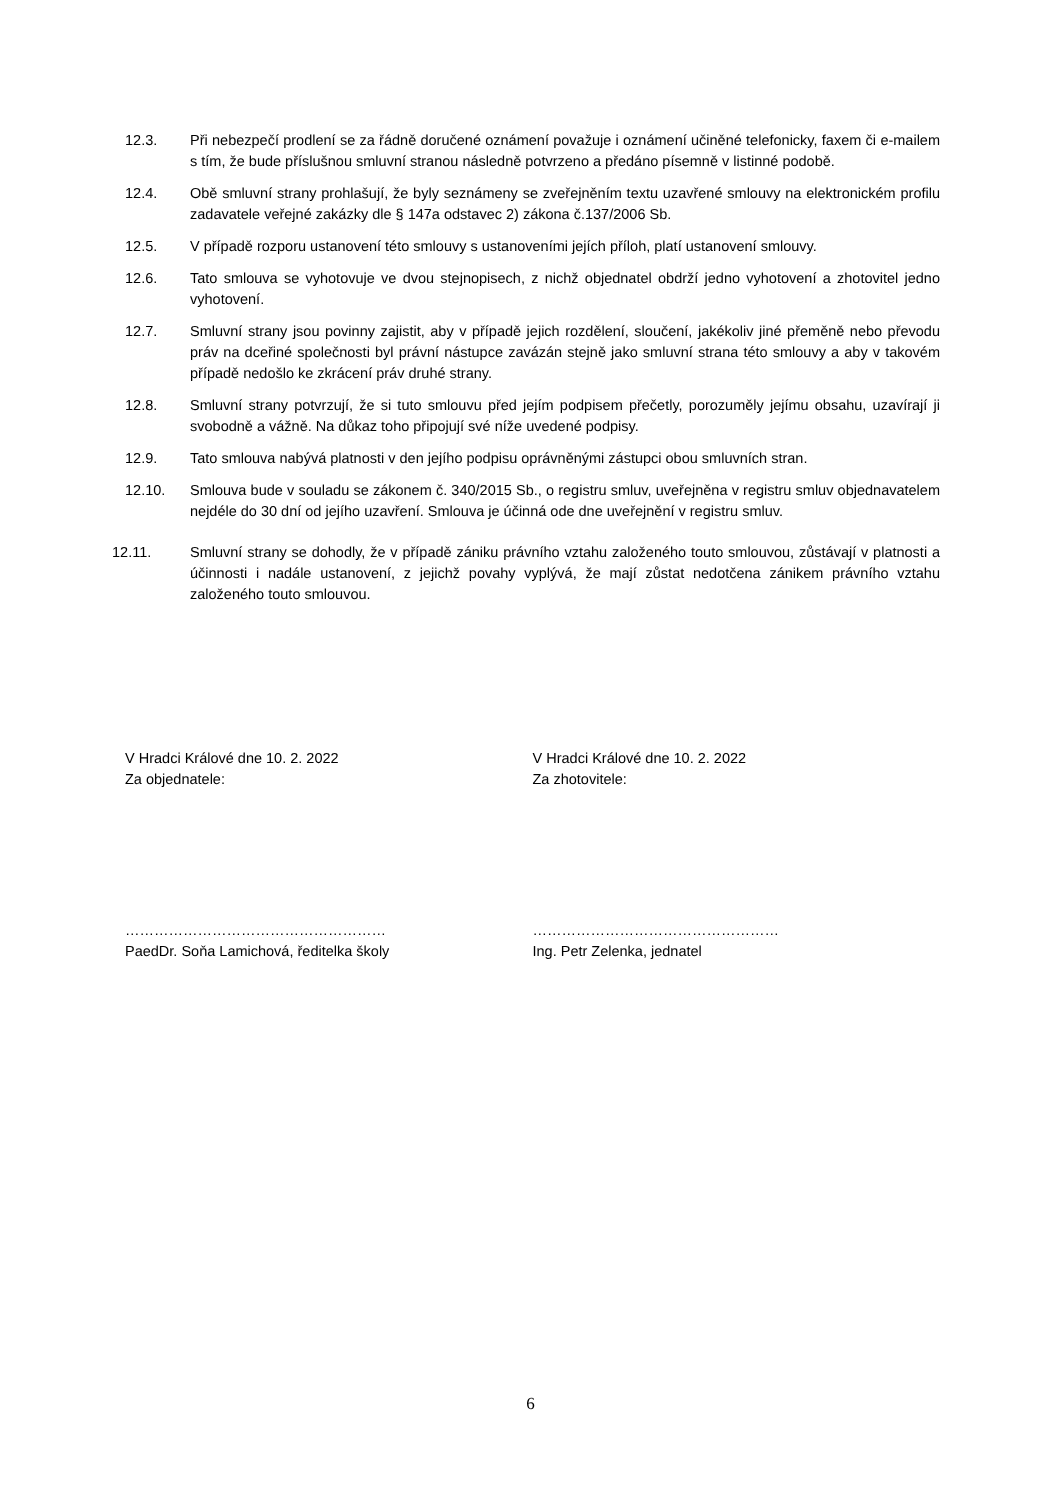12.3. Při nebezpečí prodlení se za řádně doručené oznámení považuje i oznámení učiněné telefonicky, faxem či e-mailem s tím, že bude příslušnou smluvní stranou následně potvrzeno a předáno písemně v listinné podobě.
12.4. Obě smluvní strany prohlašují, že byly seznámeny se zveřejněním textu uzavřené smlouvy na elektronickém profilu zadavatele veřejné zakázky dle § 147a odstavec 2) zákona č.137/2006 Sb.
12.5. V případě rozporu ustanovení této smlouvy s ustanoveními jejích příloh, platí ustanovení smlouvy.
12.6. Tato smlouva se vyhotovuje ve dvou stejnopisech, z nichž objednatel obdrží jedno vyhotovení a zhotovitel jedno vyhotovení.
12.7. Smluvní strany jsou povinny zajistit, aby v případě jejich rozdělení, sloučení, jakékoliv jiné přeměně nebo převodu práv na dceřiné společnosti byl právní nástupce zavázán stejně jako smluvní strana této smlouvy a aby v takovém případě nedošlo ke zkrácení práv druhé strany.
12.8. Smluvní strany potvrzují, že si tuto smlouvu před jejím podpisem přečetly, porozuměly jejímu obsahu, uzavírají ji svobodně a vážně. Na důkaz toho připojují své níže uvedené podpisy.
12.9. Tato smlouva nabývá platnosti v den jejího podpisu oprávněnými zástupci obou smluvních stran.
12.10. Smlouva bude v souladu se zákonem č. 340/2015 Sb., o registru smluv, uveřejněna v registru smluv objednavatelem nejdéle do 30 dní od jejího uzavření. Smlouva je účinná ode dne uveřejnění v registru smluv.
12.11. Smluvní strany se dohodly, že v případě zániku právního vztahu založeného touto smlouvou, zůstávají v platnosti a účinnosti i nadále ustanovení, z jejichž povahy vyplývá, že mají zůstat nedotčena zánikem právního vztahu založeného touto smlouvou.
V Hradci Králové dne 10. 2. 2022
Za objednatele:
V Hradci Králové dne 10. 2. 2022
Za zhotovitele:
………………………………………………
PaedDr. Soňa Lamichová, ředitelka školy
……………………………………………
Ing. Petr Zelenka, jednatel
6